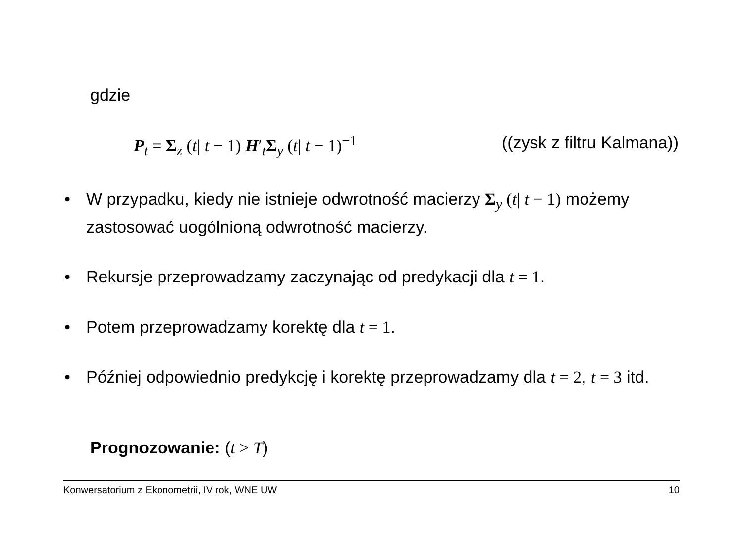gdzie
P<sub>t</sub> = Σ<sub>z</sub> (t| t − 1) H′<sub>t</sub>Σ<sub>y</sub> (t| t − 1)<sup>−1</sup> ((zysk z filtru Kalmana))
• W przypadku, kiedy nie istnieje odwrotność macierzy Σ<sub>y</sub> (t| t − 1) możemy zastosować uogólnioną odwrotność macierzy.
• Rekursje przeprowadzamy zaczynając od predykacji dla t = 1.
• Potem przeprowadzamy korektę dla t = 1.
• Później odpowiednio predykcję i korektę przeprowadzamy dla t = 2, t = 3 itd.
Prognozowanie: (t > T)
Konwersatorium z Ekonometrii, IV rok, WNE UW 10